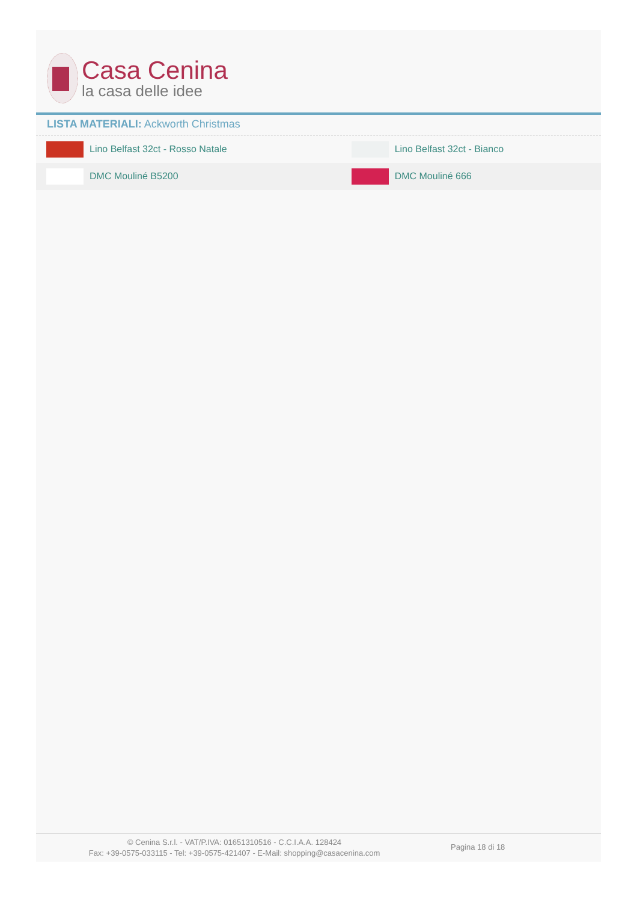Casa Cenina
la casa delle idee
LISTA MATERIALI: Ackworth Christmas
| Lino Belfast 32ct - Rosso Natale | Lino Belfast 32ct - Bianco |
| DMC Mouliné B5200 | DMC Mouliné 666 |
© Cenina S.r.l. - VAT/P.IVA: 01651310516 - C.C.I.A.A. 128424
Fax: +39-0575-033115 - Tel: +39-0575-421407 - E-Mail: shopping@casacenina.com
Pagina 18 di 18